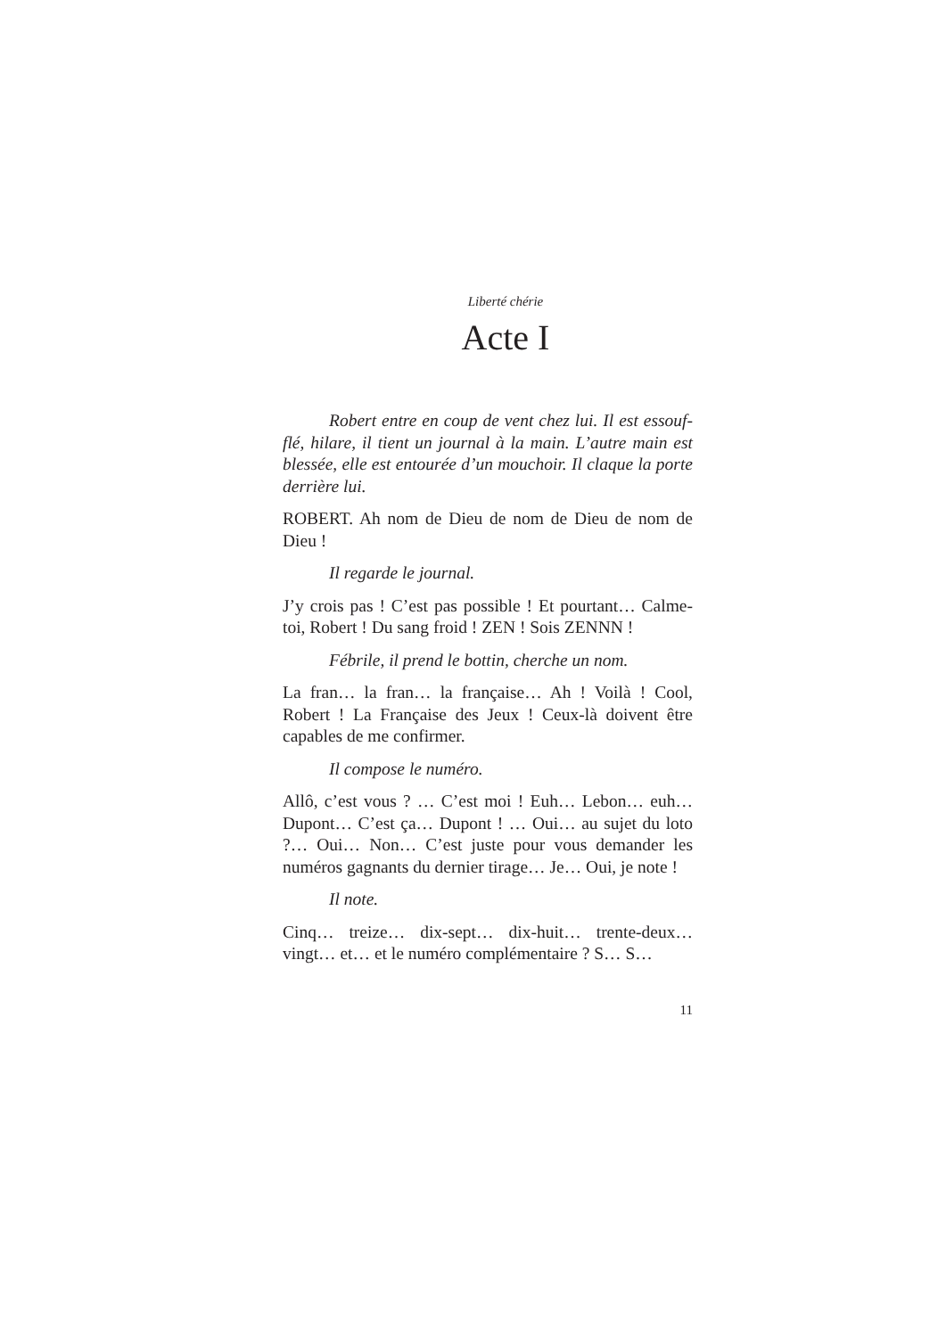Liberté chérie
Acte I
Robert entre en coup de vent chez lui. Il est essouf-flé, hilare, il tient un journal à la main. L’autre main est blessée, elle est entourée d’un mouchoir. Il claque la porte derrière lui.
ROBERT. Ah nom de Dieu de nom de Dieu de nom de Dieu !
Il regarde le journal.
J’y crois pas ! C’est pas possible ! Et pourtant… Calme-toi, Robert ! Du sang froid ! ZEN ! Sois ZENNN !
Fébrile, il prend le bottin, cherche un nom.
La fran… la fran… la française… Ah ! Voilà ! Cool, Robert ! La Française des Jeux ! Ceux-là doivent être capables de me confirmer.
Il compose le numéro.
Allô, c’est vous ? … C’est moi ! Euh… Lebon… euh… Dupont… C’est ça… Dupont ! … Oui… au sujet du loto ?… Oui… Non… C’est juste pour vous demander les numéros gagnants du dernier tirage… Je… Oui, je note !
Il note.
Cinq… treize… dix-sept… dix-huit… trente-deux… vingt… et… et le numéro complémentaire ? S… S…
11